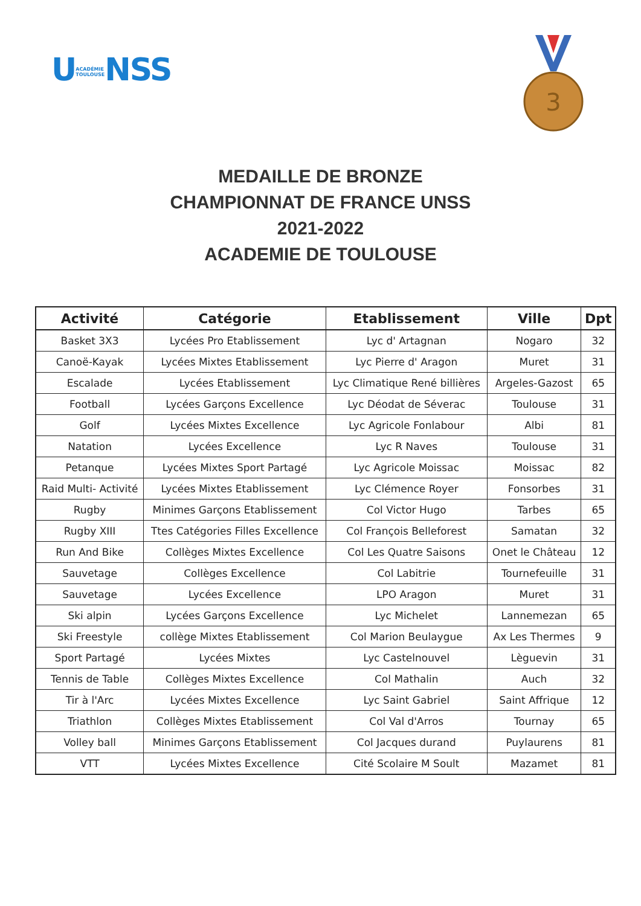UACADÉMIE
TOULOUSENSS
3
MEDAILLE DE BRONZE
CHAMPIONNAT DE FRANCE UNSS
2021-2022
ACADEMIE DE TOULOUSE
| Activité | Catégorie | Etablissement | Ville | Dpt |
| --- | --- | --- | --- | --- |
| Basket 3X3 | Lycées Pro Etablissement | Lyc d' Artagnan | Nogaro | 32 |
| Canoë-Kayak | Lycées Mixtes Etablissement | Lyc Pierre d' Aragon | Muret | 31 |
| Escalade | Lycées Etablissement | Lyc Climatique René billières | Argeles-Gazost | 65 |
| Football | Lycées Garçons Excellence | Lyc Déodat de Séverac | Toulouse | 31 |
| Golf | Lycées Mixtes Excellence | Lyc Agricole Fonlabour | Albi | 81 |
| Natation | Lycées Excellence | Lyc R Naves | Toulouse | 31 |
| Petanque | Lycées Mixtes Sport Partagé | Lyc Agricole Moissac | Moissac | 82 |
| Raid Multi- Activité | Lycées Mixtes Etablissement | Lyc Clémence Royer | Fonsorbes | 31 |
| Rugby | Minimes Garçons Etablissement | Col Victor Hugo | Tarbes | 65 |
| Rugby XIII | Ttes Catégories Filles Excellence | Col François Belleforest | Samatan | 32 |
| Run And Bike | Collèges Mixtes Excellence | Col Les Quatre Saisons | Onet le Château | 12 |
| Sauvetage | Collèges Excellence | Col Labitrie | Tournefeuille | 31 |
| Sauvetage | Lycées Excellence | LPO Aragon | Muret | 31 |
| Ski alpin | Lycées Garçons Excellence | Lyc Michelet | Lannemezan | 65 |
| Ski Freestyle | collège Mixtes Etablissement | Col Marion Beulaygue | Ax Les Thermes | 9 |
| Sport Partagé | Lycées Mixtes | Lyc Castelnouvel | Lèguevin | 31 |
| Tennis de Table | Collèges Mixtes Excellence | Col Mathalin | Auch | 32 |
| Tir à l'Arc | Lycées Mixtes Excellence | Lyc Saint Gabriel | Saint Affrique | 12 |
| Triathlon | Collèges Mixtes Etablissement | Col Val d'Arros | Tournay | 65 |
| Volley ball | Minimes Garçons Etablissement | Col Jacques durand | Puylaurens | 81 |
| VTT | Lycées Mixtes Excellence | Cité Scolaire M Soult | Mazamet | 81 |